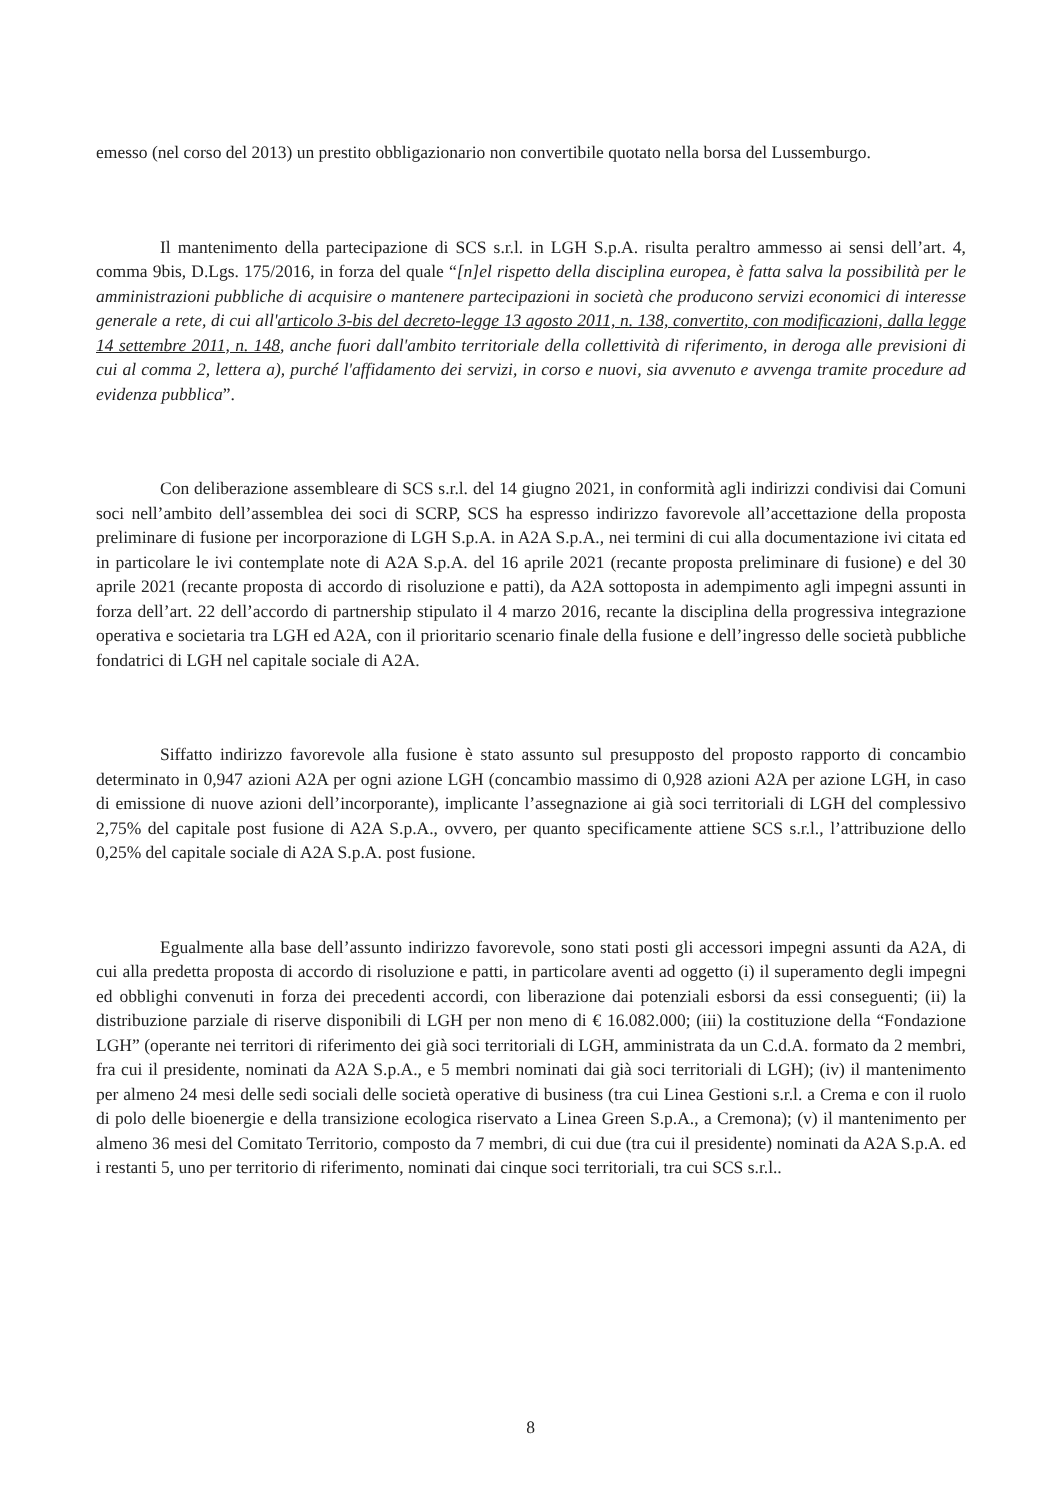emesso (nel corso del 2013) un prestito obbligazionario non convertibile quotato nella borsa del Lussemburgo.
Il mantenimento della partecipazione di SCS s.r.l. in LGH S.p.A. risulta peraltro ammesso ai sensi dell’art. 4, comma 9bis, D.Lgs. 175/2016, in forza del quale “[n]el rispetto della disciplina europea, è fatta salva la possibilità per le amministrazioni pubbliche di acquisire o mantenere partecipazioni in società che producono servizi economici di interesse generale a rete, di cui all'articolo 3-bis del decreto-legge 13 agosto 2011, n. 138, convertito, con modificazioni, dalla legge 14 settembre 2011, n. 148, anche fuori dall'ambito territoriale della collettività di riferimento, in deroga alle previsioni di cui al comma 2, lettera a), purché l'affidamento dei servizi, in corso e nuovi, sia avvenuto e avvenga tramite procedure ad evidenza pubblica”.
Con deliberazione assembleare di SCS s.r.l. del 14 giugno 2021, in conformità agli indirizzi condivisi dai Comuni soci nell’ambito dell’assemblea dei soci di SCRP, SCS ha espresso indirizzo favorevole all’accettazione della proposta preliminare di fusione per incorporazione di LGH S.p.A. in A2A S.p.A., nei termini di cui alla documentazione ivi citata ed in particolare le ivi contemplate note di A2A S.p.A. del 16 aprile 2021 (recante proposta preliminare di fusione) e del 30 aprile 2021 (recante proposta di accordo di risoluzione e patti), da A2A sottoposta in adempimento agli impegni assunti in forza dell’art. 22 dell’accordo di partnership stipulato il 4 marzo 2016, recante la disciplina della progressiva integrazione operativa e societaria tra LGH ed A2A, con il prioritario scenario finale della fusione e dell’ingresso delle società pubbliche fondatrici di LGH nel capitale sociale di A2A.
Siffatto indirizzo favorevole alla fusione è stato assunto sul presupposto del proposto rapporto di concambio determinato in 0,947 azioni A2A per ogni azione LGH (concambio massimo di 0,928 azioni A2A per azione LGH, in caso di emissione di nuove azioni dell’incorporante), implicante l’assegnazione ai già soci territoriali di LGH del complessivo 2,75% del capitale post fusione di A2A S.p.A., ovvero, per quanto specificamente attiene SCS s.r.l., l’attribuzione dello 0,25% del capitale sociale di A2A S.p.A. post fusione.
Egualmente alla base dell’assunto indirizzo favorevole, sono stati posti gli accessori impegni assunti da A2A, di cui alla predetta proposta di accordo di risoluzione e patti, in particolare aventi ad oggetto (i) il superamento degli impegni ed obblighi convenuti in forza dei precedenti accordi, con liberazione dai potenziali esborsi da essi conseguenti; (ii) la distribuzione parziale di riserve disponibili di LGH per non meno di € 16.082.000; (iii) la costituzione della “Fondazione LGH” (operante nei territori di riferimento dei già soci territoriali di LGH, amministrata da un C.d.A. formato da 2 membri, fra cui il presidente, nominati da A2A S.p.A., e 5 membri nominati dai già soci territoriali di LGH); (iv) il mantenimento per almeno 24 mesi delle sedi sociali delle società operative di business (tra cui Linea Gestioni s.r.l. a Crema e con il ruolo di polo delle bioenergie e della transizione ecologica riservato a Linea Green S.p.A., a Cremona); (v) il mantenimento per almeno 36 mesi del Comitato Territorio, composto da 7 membri, di cui due (tra cui il presidente) nominati da A2A S.p.A. ed i restanti 5, uno per territorio di riferimento, nominati dai cinque soci territoriali, tra cui SCS s.r.l..
8